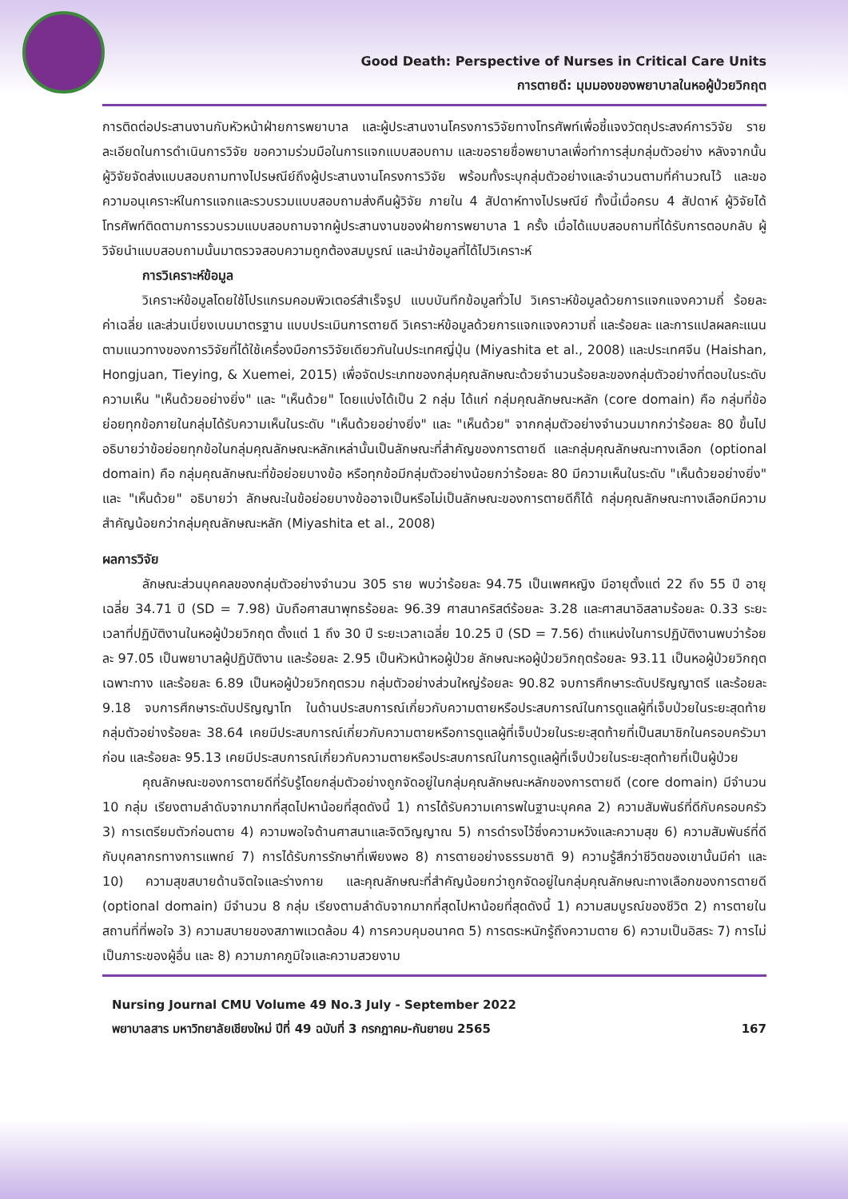Good Death: Perspective of Nurses in Critical Care Units
การตายดี: มุมมองของพยาบาลในหอผู้ป่วยวิกฤต
การติดต่อประสานงานกับหัวหน้าฝ่ายการพยาบาล และผู้ประสานงานโครงการวิจัยทางโทรศัพท์เพื่อชี้แจงวัตถุประสงค์การวิจัย รายละเอียดในการดำเนินการวิจัย ขอความร่วมมือในการแจกแบบสอบถาม และขอรายชื่อพยาบาลเพื่อทำการสุ่มกลุ่มตัวอย่าง หลังจากนั้นผู้วิจัยจัดส่งแบบสอบถามทางไปรษณีย์ถึงผู้ประสานงานโครงการวิจัย พร้อมทั้งระบุกลุ่มตัวอย่างและจำนวนตามที่คำนวณไว้ และขอความอนุเคราะห์ในการแจกและรวบรวมแบบสอบถามส่งคืนผู้วิจัย ภายใน 4 สัปดาห์ทางไปรษณีย์ ทั้งนี้เมื่อครบ 4 สัปดาห์ ผู้วิจัยได้โทรศัพท์ติดตามการรวบรวมแบบสอบถามจากผู้ประสานงานของฝ่ายการพยาบาล 1 ครั้ง เมื่อได้แบบสอบถามที่ได้รับการตอบกลับ ผู้วิจัยนำแบบสอบถามนั้นมาตรวจสอบความถูกต้องสมบูรณ์ และนำข้อมูลที่ได้ไปวิเคราะห์
การวิเคราะห์ข้อมูล
วิเคราะห์ข้อมูลโดยใช้โปรแกรมคอมพิวเตอร์สำเร็จรูป แบบบันทึกข้อมูลทั่วไป วิเคราะห์ข้อมูลด้วยการแจกแจงความถี่ ร้อยละ ค่าเฉลี่ย และส่วนเบี่ยงเบนมาตรฐาน แบบประเมินการตายดี วิเคราะห์ข้อมูลด้วยการแจกแจงความถี่ และร้อยละ และการแปลผลคะแนนตามแนวทางของการวิจัยที่ได้ใช้เครื่องมือการวิจัยเดียวกันในประเทศญี่ปุ่น (Miyashita et al., 2008) และประเทศจีน (Haishan, Hongjuan, Tieying, & Xuemei, 2015) เพื่อจัดประเภทของกลุ่มคุณลักษณะด้วยจำนวนร้อยละของกลุ่มตัวอย่างที่ตอบในระดับความเห็น "เห็นด้วยอย่างยิ่ง" และ "เห็นด้วย" โดยแบ่งได้เป็น 2 กลุ่ม ได้แก่ กลุ่มคุณลักษณะหลัก (core domain) คือ กลุ่มที่ข้อย่อยทุกข้อภายในกลุ่มได้รับความเห็นในระดับ "เห็นด้วยอย่างยิ่ง" และ "เห็นด้วย" จากกลุ่มตัวอย่างจำนวนมากกว่าร้อยละ 80 ขึ้นไป อธิบายว่าข้อย่อยทุกข้อในกลุ่มคุณลักษณะหลักเหล่านั้นเป็นลักษณะที่สำคัญของการตายดี และกลุ่มคุณลักษณะทางเลือก (optional domain) คือ กลุ่มคุณลักษณะที่ข้อย่อยบางข้อ หรือทุกข้อมีกลุ่มตัวอย่างน้อยกว่าร้อยละ 80 มีความเห็นในระดับ "เห็นด้วยอย่างยิ่ง" และ "เห็นด้วย" อธิบายว่า ลักษณะในข้อย่อยบางข้ออาจเป็นหรือไม่เป็นลักษณะของการตายดีก็ได้ กลุ่มคุณลักษณะทางเลือกมีความสำคัญน้อยกว่ากลุ่มคุณลักษณะหลัก (Miyashita et al., 2008)
ผลการวิจัย
ลักษณะส่วนบุคคลของกลุ่มตัวอย่างจำนวน 305 ราย พบว่าร้อยละ 94.75 เป็นเพศหญิง มีอายุตั้งแต่ 22 ถึง 55 ปี อายุเฉลี่ย 34.71 ปี (SD = 7.98) นับถือศาสนาพุทธร้อยละ 96.39 ศาสนาคริสต์ร้อยละ 3.28 และศาสนาอิสลามร้อยละ 0.33 ระยะเวลาที่ปฏิบัติงานในหอผู้ป่วยวิกฤต ตั้งแต่ 1 ถึง 30 ปี ระยะเวลาเฉลี่ย 10.25 ปี (SD = 7.56) ตำแหน่งในการปฏิบัติงานพบว่าร้อยละ 97.05 เป็นพยาบาลผู้ปฏิบัติงาน และร้อยละ 2.95 เป็นหัวหน้าหอผู้ป่วย ลักษณะหอผู้ป่วยวิกฤตร้อยละ 93.11 เป็นหอผู้ป่วยวิกฤตเฉพาะทาง และร้อยละ 6.89 เป็นหอผู้ป่วยวิกฤตรวม กลุ่มตัวอย่างส่วนใหญ่ร้อยละ 90.82 จบการศึกษาระดับปริญญาตรี และร้อยละ 9.18 จบการศึกษาระดับปริญญาโท ในด้านประสบการณ์เกี่ยวกับความตายหรือประสบการณ์ในการดูแลผู้ที่เจ็บป่วยในระยะสุดท้าย กลุ่มตัวอย่างร้อยละ 38.64 เคยมีประสบการณ์เกี่ยวกับความตายหรือการดูแลผู้ที่เจ็บป่วยในระยะสุดท้ายที่เป็นสมาชิกในครอบครัวมาก่อน และร้อยละ 95.13 เคยมีประสบการณ์เกี่ยวกับความตายหรือประสบการณ์ในการดูแลผู้ที่เจ็บป่วยในระยะสุดท้ายที่เป็นผู้ป่วย
คุณลักษณะของการตายดีที่รับรู้โดยกลุ่มตัวอย่างถูกจัดอยู่ในกลุ่มคุณลักษณะหลักของการตายดี (core domain) มีจำนวน 10 กลุ่ม เรียงตามลำดับจากมากที่สุดไปหาน้อยที่สุดดังนี้ 1) การได้รับความเคารพในฐานะบุคคล 2) ความสัมพันธ์ที่ดีกับครอบครัว 3) การเตรียมตัวก่อนตาย 4) ความพอใจด้านศาสนาและจิตวิญญาณ 5) การดำรงไว้ซึ่งความหวังและความสุข 6) ความสัมพันธ์ที่ดีกับบุคลากรทางการแพทย์ 7) การได้รับการรักษาที่เพียงพอ 8) การตายอย่างธรรมชาติ 9) ความรู้สึกว่าชีวิตของเขานั้นมีค่า และ 10) ความสุขสบายด้านจิตใจและร่างกาย และคุณลักษณะที่สำคัญน้อยกว่าถูกจัดอยู่ในกลุ่มคุณลักษณะทางเลือกของการตายดี (optional domain) มีจำนวน 8 กลุ่ม เรียงตามลำดับจากมากที่สุดไปหาน้อยที่สุดดังนี้ 1) ความสมบูรณ์ของชีวิต 2) การตายในสถานที่ที่พอใจ 3) ความสบายของสภาพแวดล้อม 4) การควบคุมอนาคต 5) การตระหนักรู้ถึงความตาย 6) ความเป็นอิสระ 7) การไม่เป็นภาระของผู้อื่น และ 8) ความภาคภูมิใจและความสวยงาม
Nursing Journal CMU Volume 49 No.3 July - September 2022
พยาบาลสาร มหาวิทยาลัยเชียงใหม่ ปีที่ 49 ฉบับที่ 3 กรกฎาคม-กันยายน 2565
167